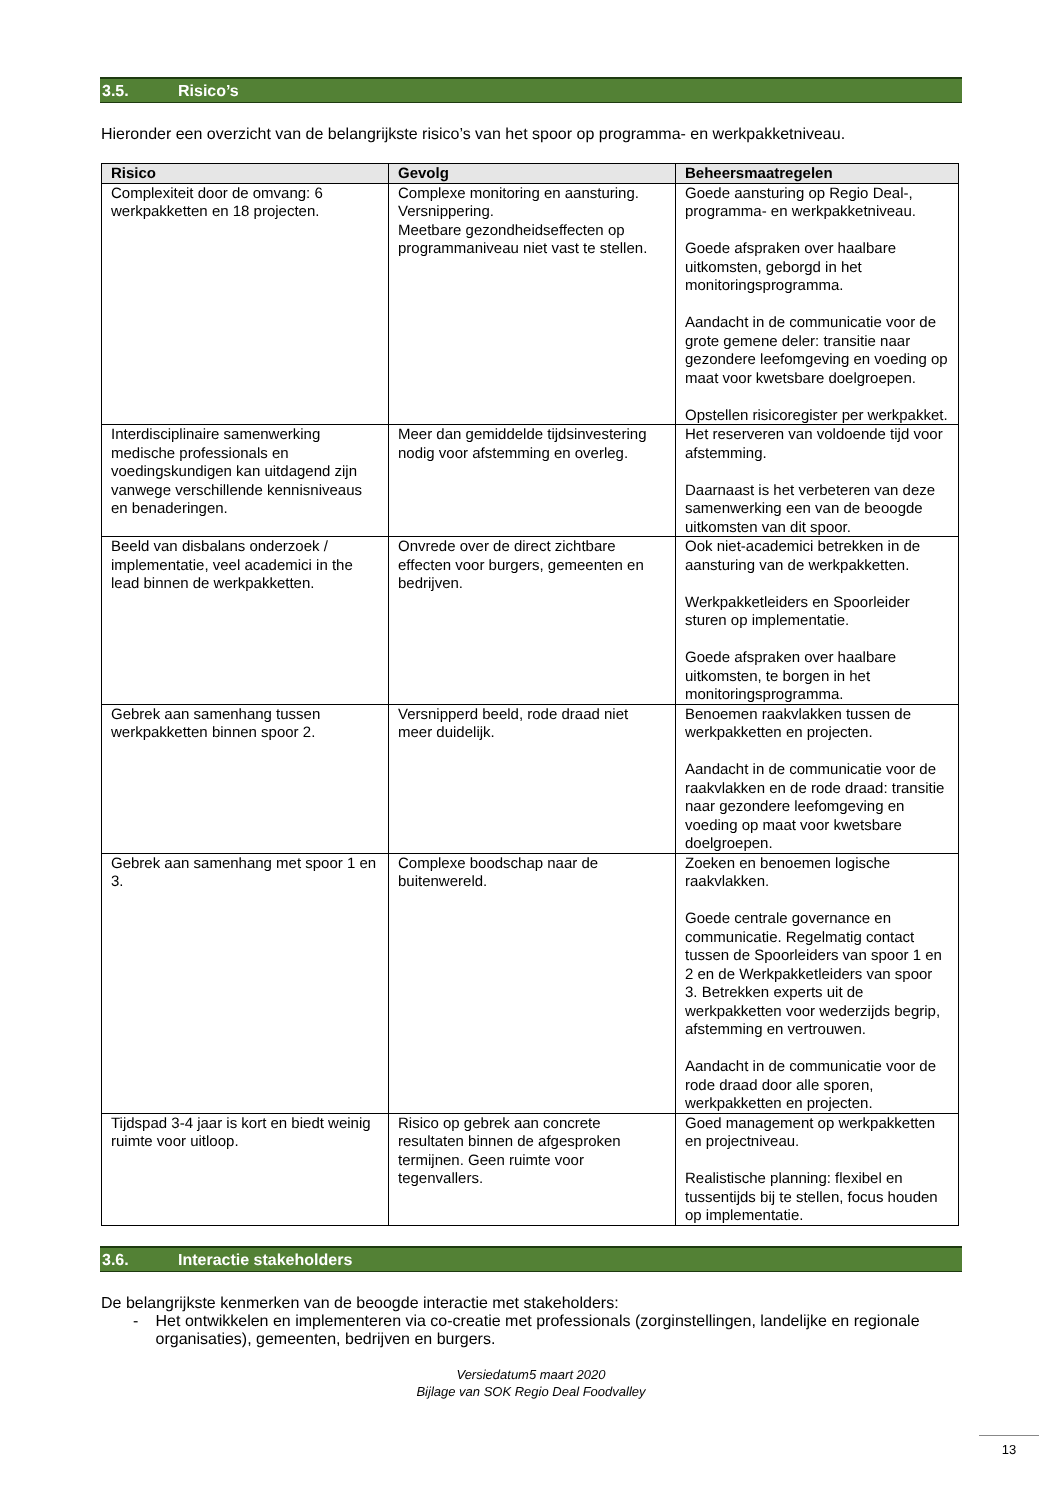3.5. Risico’s
Hieronder een overzicht van de belangrijkste risico’s van het spoor op programma- en werkpakketniveau.
| Risico | Gevolg | Beheersmaatregelen |
| --- | --- | --- |
| Complexiteit door de omvang: 6 werkpakketten en 18 projecten. | Complexe monitoring en aansturing. Versnippering. Meetbare gezondheidseffecten op programmaniveau niet vast te stellen. | Goede aansturing op Regio Deal-, programma- en werkpakketniveau. Goede afspraken over haalbare uitkomsten, geborgd in het monitoringsprogramma. Aandacht in de communicatie voor de grote gemene deler: transitie naar gezondere leefomgeving en voeding op maat voor kwetsbare doelgroepen. Opstellen risicoregister per werkpakket. |
| Interdisciplinaire samenwerking medische professionals en voedingskundigen kan uitdagend zijn vanwege verschillende kennisniveaus en benaderingen. | Meer dan gemiddelde tijdsinvestering nodig voor afstemming en overleg. | Het reserveren van voldoende tijd voor afstemming. Daarnaast is het verbeteren van deze samenwerking een van de beoogde uitkomsten van dit spoor. |
| Beeld van disbalans onderzoek / implementatie, veel academici in the lead binnen de werkpakketten. | Onvrede over de direct zichtbare effecten voor burgers, gemeenten en bedrijven. | Ook niet-academici betrekken in de aansturing van de werkpakketten. Werkpakketleiders en Spoorleider sturen op implementatie. Goede afspraken over haalbare uitkomsten, te borgen in het monitoringsprogramma. |
| Gebrek aan samenhang tussen werkpakketten binnen spoor 2. | Versnipperd beeld, rode draad niet meer duidelijk. | Benoemen raakvlakken tussen de werkpakketten en projecten. Aandacht in de communicatie voor de raakvlakken en de rode draad: transitie naar gezondere leefomgeving en voeding op maat voor kwetsbare doelgroepen. |
| Gebrek aan samenhang met spoor 1 en 3. | Complexe boodschap naar de buitenwereld. | Zoeken en benoemen logische raakvlakken. Goede centrale governance en communicatie. Regelmatig contact tussen de Spoorleiders van spoor 1 en 2 en de Werkpakketleiders van spoor 3. Betrekken experts uit de werkpakketten voor wederzijds begrip, afstemming en vertrouwen. Aandacht in de communicatie voor de rode draad door alle sporen, werkpakketten en projecten. |
| Tijdspad 3-4 jaar is kort en biedt weinig ruimte voor uitloop. | Risico op gebrek aan concrete resultaten binnen de afgesproken termijnen. Geen ruimte voor tegenvallers. | Goed management op werkpakketten en projectniveau. Realistische planning: flexibel en tussentijds bij te stellen, focus houden op implementatie. |
3.6. Interactie stakeholders
De belangrijkste kenmerken van de beoogde interactie met stakeholders:
- Het ontwikkelen en implementeren via co-creatie met professionals (zorginstellingen, landelijke en regionale organisaties), gemeenten, bedrijven en burgers.
Versiedatum5 maart 2020
Bijlage van SOK Regio Deal Foodvalley
13